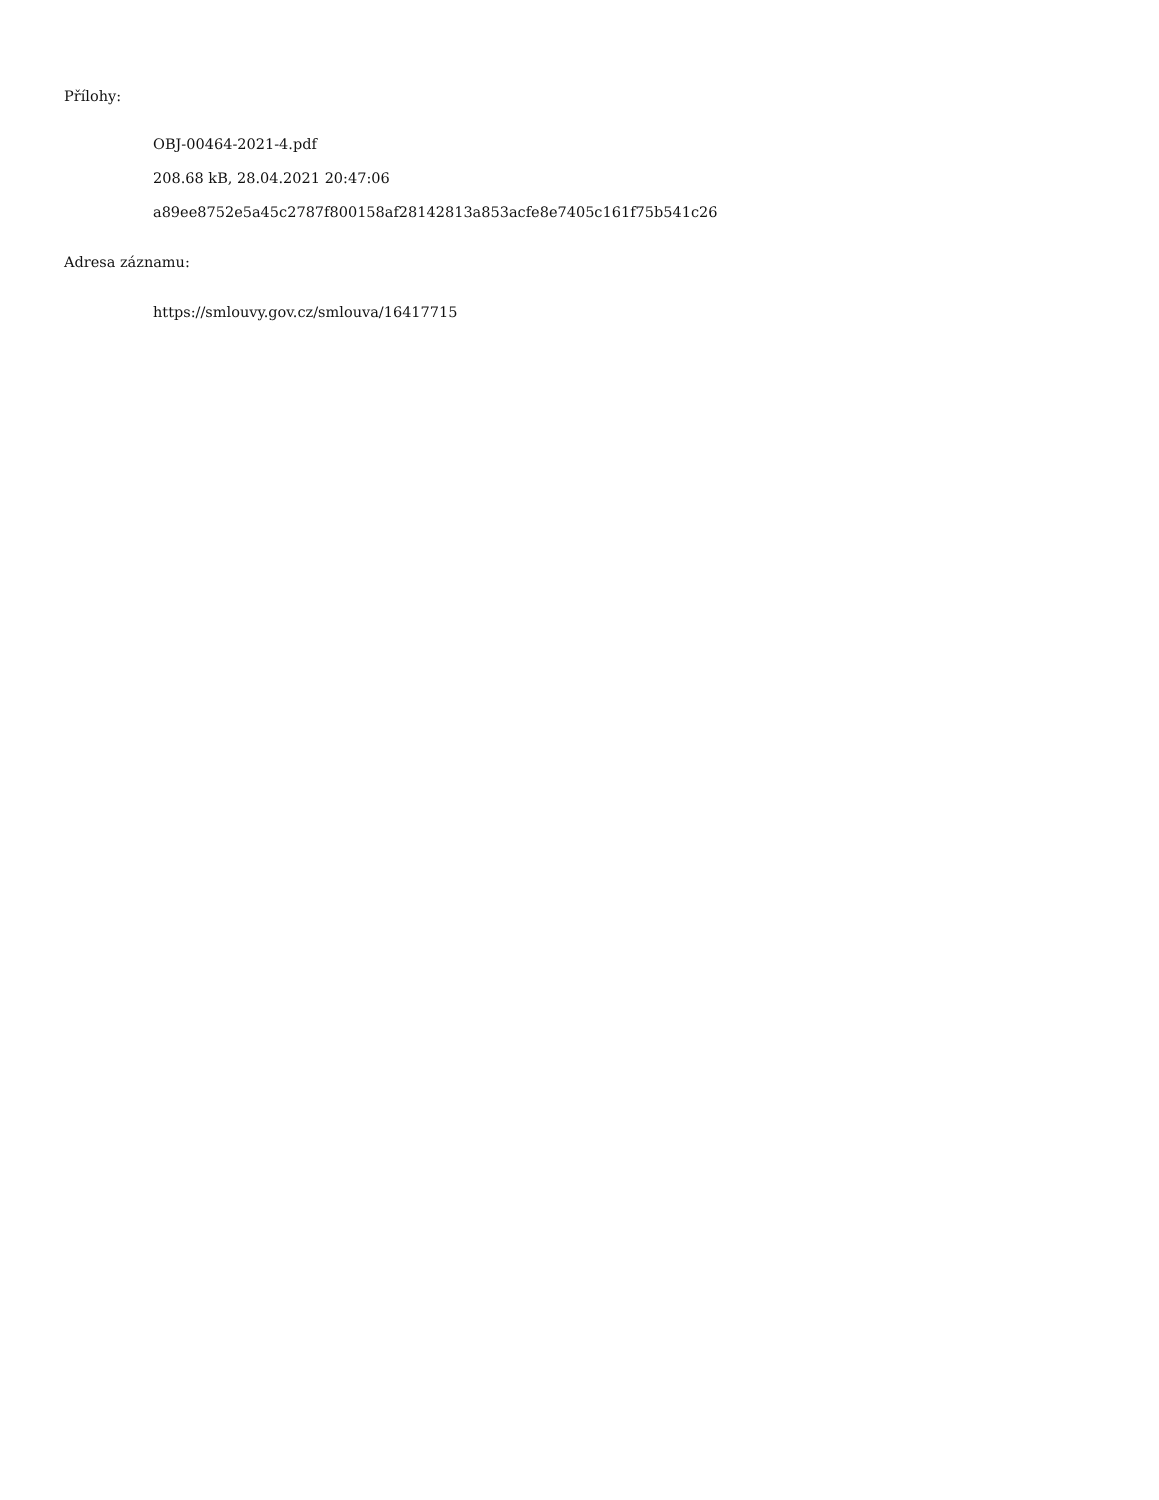Přílohy:
OBJ-00464-2021-4.pdf
208.68 kB, 28.04.2021 20:47:06
a89ee8752e5a45c2787f800158af28142813a853acfe8e7405c161f75b541c26
Adresa záznamu:
https://smlouvy.gov.cz/smlouva/16417715